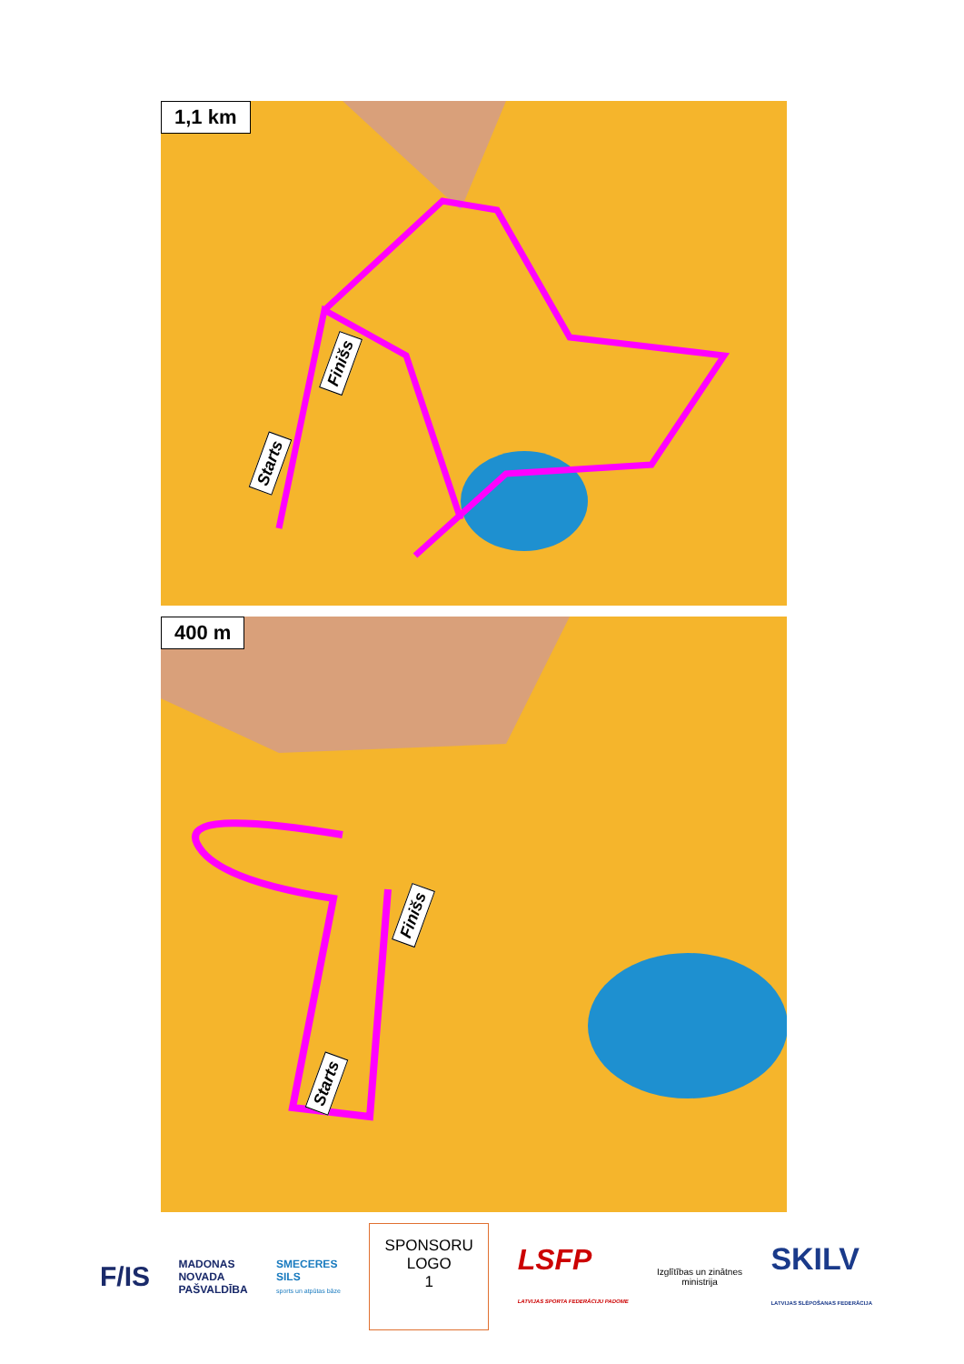1,1 km
Finišs
Starts
400 m
Finišs
Starts
F/IS
MADONAS
NOVADA
PAŠVALDĪBA
SMECERES
SILS
sports un atpūtas bāze
SPONSORU
LOGO
1
LSFP
LATVIJAS SPORTA FEDERĀCIJU PADOME
Izglītības un zinātnes
ministrija
SKILV
LATVIJAS SLĒPOŠANAS FEDERĀCIJA